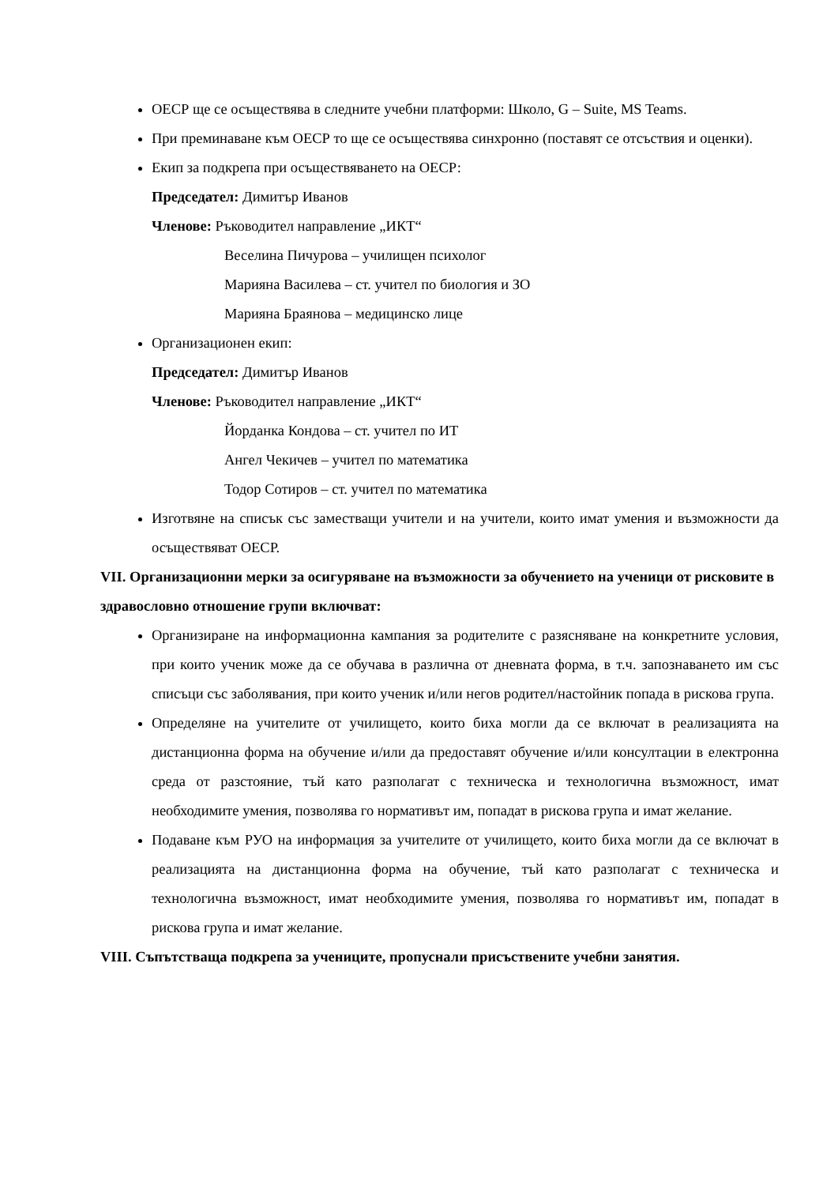ОЕСР ще се осъществява в следните учебни платформи: Школо, G – Suite, MS Teams.
При преминаване към ОЕСР то ще се осъществява синхронно (поставят се отсъствия и оценки).
Екип за подкрепа при осъществяването на ОЕСР:
Председател: Димитър Иванов
Членове: Ръководител направление „ИКТ“
Веселина Пичурова – училищен психолог
Марияна Василева – ст. учител по биология и ЗО
Марияна Браянова – медицинско лице
Организационен екип:
Председател: Димитър Иванов
Членове: Ръководител направление „ИКТ“
Йорданка Кондова – ст. учител по ИТ
Ангел Чекичев – учител по математика
Тодор Сотиров – ст. учител по математика
Изготвяне на списък със заместващи учители и на учители, които имат умения и възможности да осъществяват ОЕСР.
VII. Организационни мерки за осигуряване на възможности за обучението на ученици от рисковите в здравословно отношение групи включват:
Организиране на информационна кампания за родителите с разясняване на конкретните условия, при които ученик може да се обучава в различна от дневната форма, в т.ч. запознаването им със списъци със заболявания, при които ученик и/или негов родител/настойник попада в рискова група.
Определяне на учителите от училището, които биха могли да се включат в реализацията на дистанционна форма на обучение и/или да предоставят обучение и/или консултации в електронна среда от разстояние, тъй като разполагат с техническа и технологична възможност, имат необходимите умения, позволява го нормативът им, попадат в рискова група и имат желание.
Подаване към РУО на информация за учителите от училището, които биха могли да се включат в реализацията на дистанционна форма на обучение, тъй като разполагат с техническа и технологична възможност, имат необходимите умения, позволява го нормативът им, попадат в рискова група и имат желание.
VIII. Съпътстваща подкрепа за учениците, пропуснали присъствените учебни занятия.